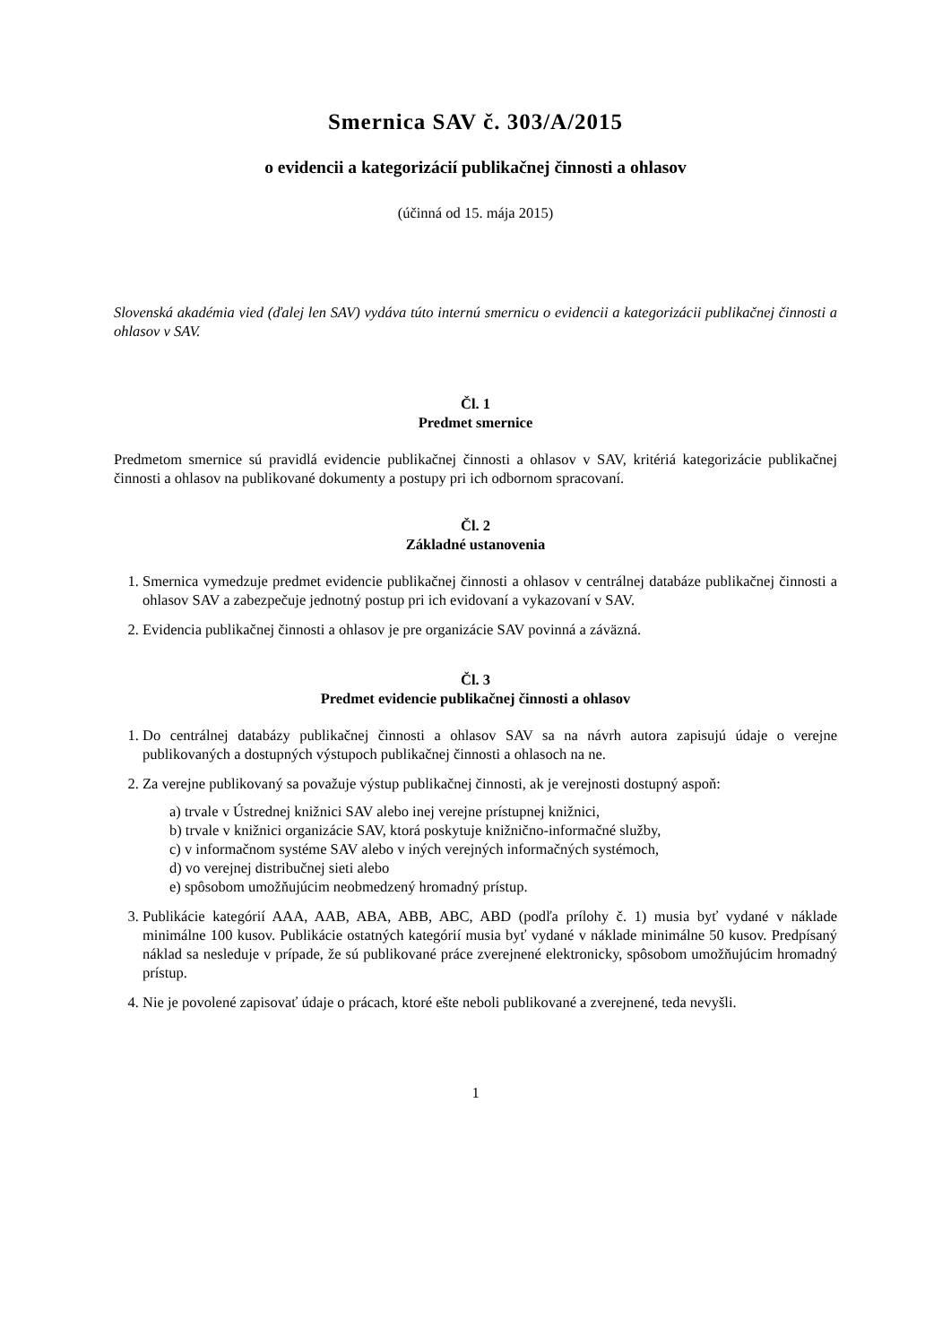Smernica SAV č. 303/A/2015
o evidencii a kategorizácií publikačnej činnosti a ohlasov
(účinná od 15. mája 2015)
Slovenská akadémia vied (ďalej len SAV) vydáva túto internú smernicu o evidencii a kategorizácii publikačnej činnosti a ohlasov v SAV.
Čl. 1
Predmet smernice
Predmetom smernice sú pravidlá evidencie publikačnej činnosti a ohlasov v SAV, kritériá kategorizácie publikačnej činnosti a ohlasov na publikované dokumenty a postupy pri ich odbornom spracovaní.
Čl. 2
Základné ustanovenia
1. Smernica vymedzuje predmet evidencie publikačnej činnosti a ohlasov v centrálnej databáze publikačnej činnosti a ohlasov SAV a zabezpečuje jednotný postup pri ich evidovaní a vykazovaní v SAV.
2. Evidencia publikačnej činnosti a ohlasov je pre organizácie SAV povinná a záväzná.
Čl. 3
Predmet evidencie publikačnej činnosti a ohlasov
1. Do centrálnej databázy publikačnej činnosti a ohlasov SAV sa na návrh autora zapisujú údaje o verejne publikovaných a dostupných výstupoch publikačnej činnosti a ohlasoch na ne.
2. Za verejne publikovaný sa považuje výstup publikačnej činnosti, ak je verejnosti dostupný aspoň:
a) trvale v Ústrednej knižnici SAV alebo inej verejne prístupnej knižnici,
b) trvale v knižnici organizácie SAV, ktorá poskytuje knižnično-informačné služby,
c) v informačnom systéme SAV alebo v iných verejných informačných systémoch,
d) vo verejnej distribučnej sieti alebo
e) spôsobom umožňujúcim neobmedzený hromadný prístup.
3. Publikácie kategórií AAA, AAB, ABA, ABB, ABC, ABD (podľa prílohy č. 1) musia byť vydané v náklade minimálne 100 kusov. Publikácie ostatných kategórií musia byť vydané v náklade minimálne 50 kusov. Predpísaný náklad sa nesleduje v prípade, že sú publikované práce zverejnené elektronicky, spôsobom umožňujúcim hromadný prístup.
4. Nie je povolené zapisovať údaje o prácach, ktoré ešte neboli publikované a zverejnené, teda nevyšli.
1